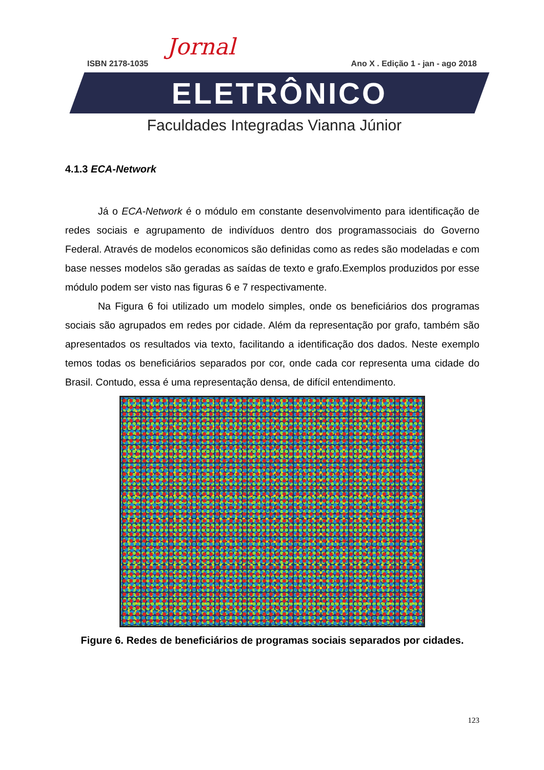Jornal
ISBN 2178-1035 Ano X . Edição 1 - jan - ago 2018
ELETRÔNICO
Faculdades Integradas Vianna Júnior
4.1.3 ECA-Network
Já o ECA-Network é o módulo em constante desenvolvimento para identificação de redes sociais e agrupamento de indivíduos dentro dos programassociais do Governo Federal. Através de modelos economicos são definidas como as redes são modeladas e com base nesses modelos são geradas as saídas de texto e grafo.Exemplos produzidos por esse módulo podem ser visto nas figuras 6 e 7 respectivamente.
Na Figura 6 foi utilizado um modelo simples, onde os beneficiários dos programas sociais são agrupados em redes por cidade. Além da representação por grafo, também são apresentados os resultados via texto, facilitando a identificação dos dados. Neste exemplo temos todas os beneficiários separados por cor, onde cada cor representa uma cidade do Brasil. Contudo, essa é uma representação densa, de difícil entendimento.
Figure 6. Redes de beneficiários de programas sociais separados por cidades.
123